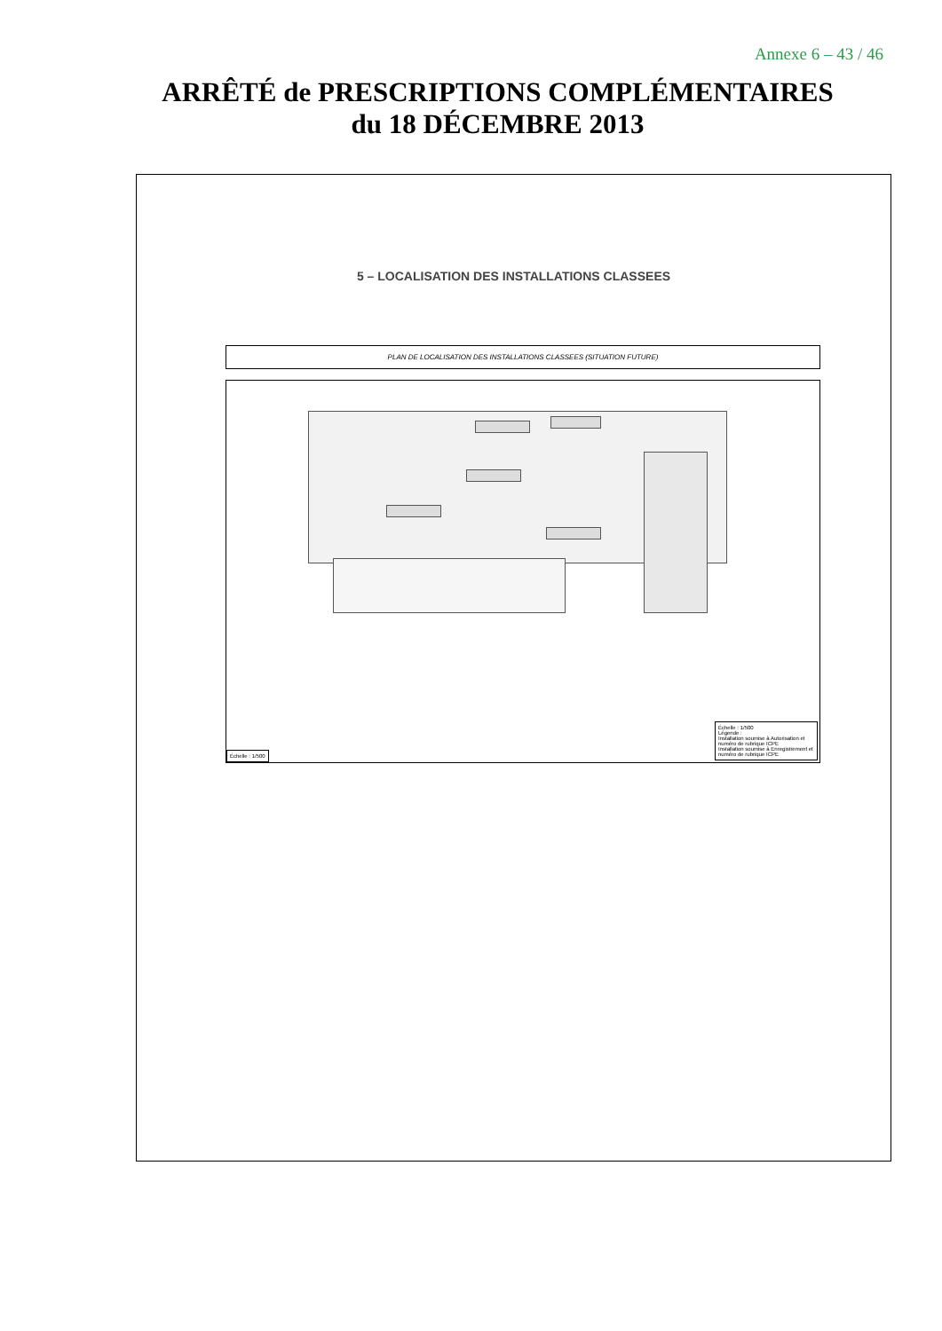Annexe 6 – 43 / 46
ARRÊTÉ de PRESCRIPTIONS COMPLÉMENTAIRES
du 18 DÉCEMBRE 2013
5 – LOCALISATION DES INSTALLATIONS CLASSEES
PLAN DE LOCALISATION DES INSTALLATIONS CLASSEES (SITUATION FUTURE)
Échelle : 1/500
Échelle : 1/500
Légende :
Installation soumise à Autorisation et numéro de rubrique ICPE
Installation soumise à Enregistrement et numéro de rubrique ICPE